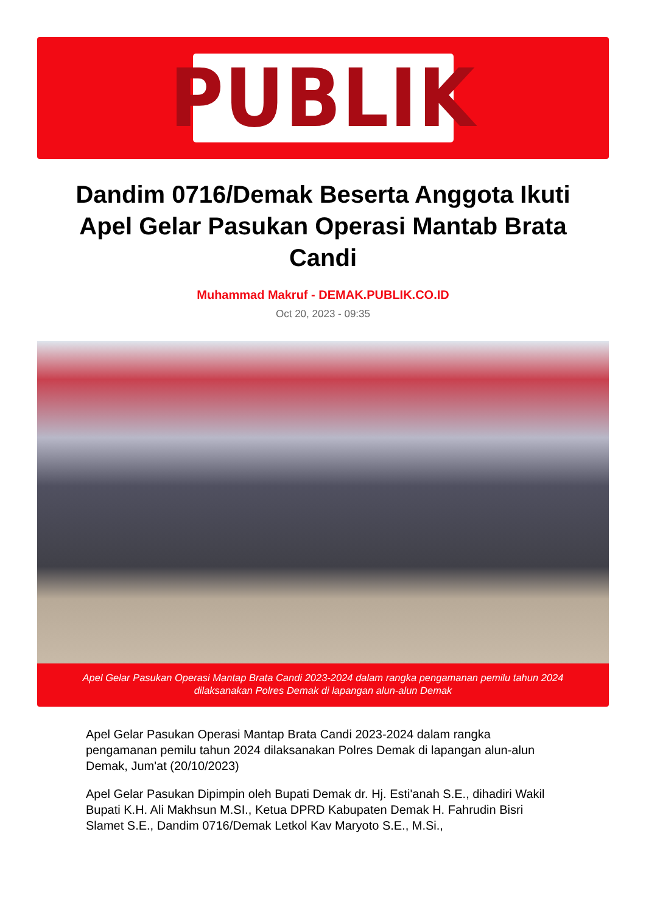PUBLIK
Dandim 0716/Demak Beserta Anggota Ikuti Apel Gelar Pasukan Operasi Mantab Brata Candi
Muhammad Makruf - DEMAK.PUBLIK.CO.ID
Oct 20, 2023 - 09:35
Apel Gelar Pasukan Operasi Mantap Brata Candi 2023-2024 dalam rangka pengamanan pemilu tahun 2024 dilaksanakan Polres Demak di lapangan alun-alun Demak
Apel Gelar Pasukan Operasi Mantap Brata Candi 2023-2024 dalam rangka pengamanan pemilu tahun 2024 dilaksanakan Polres Demak di lapangan alun-alun Demak, Jum'at (20/10/2023)
Apel Gelar Pasukan Dipimpin oleh Bupati Demak dr. Hj. Esti'anah S.E., dihadiri Wakil Bupati K.H. Ali Makhsun M.SI., Ketua DPRD Kabupaten Demak H. Fahrudin Bisri Slamet S.E., Dandim 0716/Demak Letkol Kav Maryoto S.E., M.Si.,